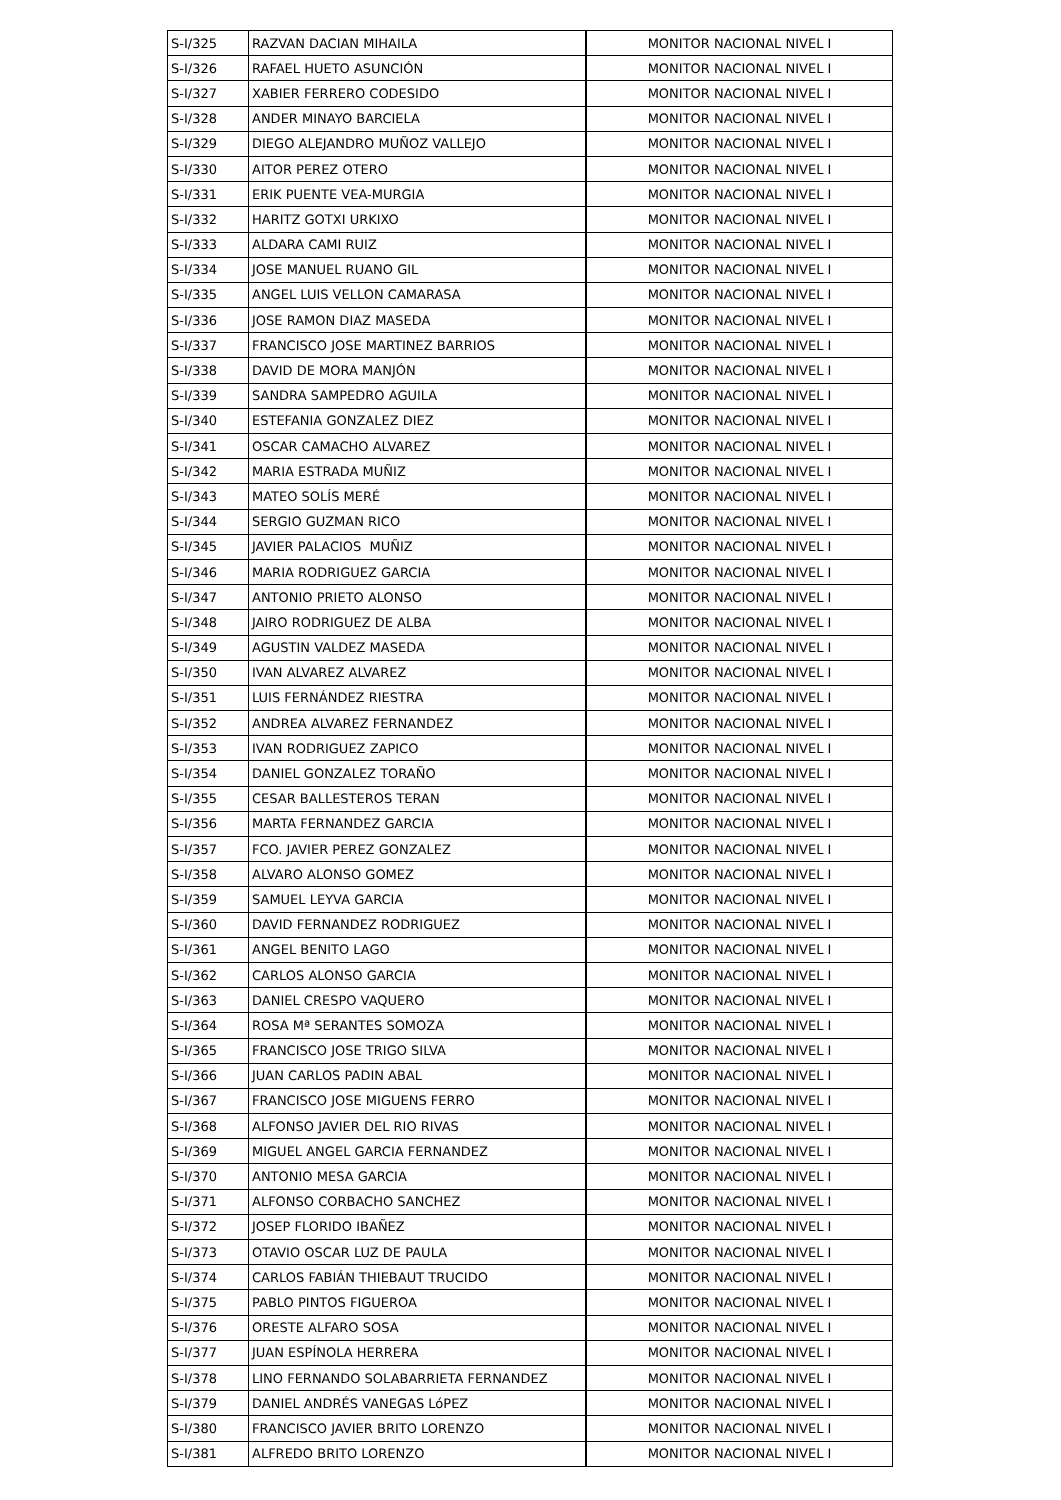| S-I/325 | RAZVAN DACIAN MIHAILA | MONITOR NACIONAL NIVEL I |
| S-I/326 | RAFAEL HUETO ASUNCIÓN | MONITOR NACIONAL NIVEL I |
| S-I/327 | XABIER FERRERO CODESIDO | MONITOR NACIONAL NIVEL I |
| S-I/328 | ANDER MINAYO BARCIELA | MONITOR NACIONAL NIVEL I |
| S-I/329 | DIEGO ALEJANDRO MUÑOZ VALLEJO | MONITOR NACIONAL NIVEL I |
| S-I/330 | AITOR PEREZ OTERO | MONITOR NACIONAL NIVEL I |
| S-I/331 | ERIK PUENTE VEA-MURGIA | MONITOR NACIONAL NIVEL I |
| S-I/332 | HARITZ GOTXI URKIXO | MONITOR NACIONAL NIVEL I |
| S-I/333 | ALDARA CAMI RUIZ | MONITOR NACIONAL NIVEL I |
| S-I/334 | JOSE MANUEL RUANO GIL | MONITOR NACIONAL NIVEL I |
| S-I/335 | ANGEL LUIS VELLON CAMARASA | MONITOR NACIONAL NIVEL I |
| S-I/336 | JOSE RAMON DIAZ MASEDA | MONITOR NACIONAL NIVEL I |
| S-I/337 | FRANCISCO JOSE MARTINEZ BARRIOS | MONITOR NACIONAL NIVEL I |
| S-I/338 | DAVID DE MORA MANJÓN | MONITOR NACIONAL NIVEL I |
| S-I/339 | SANDRA SAMPEDRO AGUILA | MONITOR NACIONAL NIVEL I |
| S-I/340 | ESTEFANIA GONZALEZ DIEZ | MONITOR NACIONAL NIVEL I |
| S-I/341 | OSCAR CAMACHO ALVAREZ | MONITOR NACIONAL NIVEL I |
| S-I/342 | MARIA ESTRADA MUÑIZ | MONITOR NACIONAL NIVEL I |
| S-I/343 | MATEO SOLÍS MERÉ | MONITOR NACIONAL NIVEL I |
| S-I/344 | SERGIO GUZMAN RICO | MONITOR NACIONAL NIVEL I |
| S-I/345 | JAVIER PALACIOS MUÑIZ | MONITOR NACIONAL NIVEL I |
| S-I/346 | MARIA RODRIGUEZ GARCIA | MONITOR NACIONAL NIVEL I |
| S-I/347 | ANTONIO PRIETO ALONSO | MONITOR NACIONAL NIVEL I |
| S-I/348 | JAIRO RODRIGUEZ DE ALBA | MONITOR NACIONAL NIVEL I |
| S-I/349 | AGUSTIN VALDEZ MASEDA | MONITOR NACIONAL NIVEL I |
| S-I/350 | IVAN ALVAREZ ALVAREZ | MONITOR NACIONAL NIVEL I |
| S-I/351 | LUIS FERNÁNDEZ RIESTRA | MONITOR NACIONAL NIVEL I |
| S-I/352 | ANDREA ALVAREZ FERNANDEZ | MONITOR NACIONAL NIVEL I |
| S-I/353 | IVAN RODRIGUEZ ZAPICO | MONITOR NACIONAL NIVEL I |
| S-I/354 | DANIEL GONZALEZ TORAÑO | MONITOR NACIONAL NIVEL I |
| S-I/355 | CESAR BALLESTEROS TERAN | MONITOR NACIONAL NIVEL I |
| S-I/356 | MARTA FERNANDEZ GARCIA | MONITOR NACIONAL NIVEL I |
| S-I/357 | FCO. JAVIER PEREZ GONZALEZ | MONITOR NACIONAL NIVEL I |
| S-I/358 | ALVARO ALONSO GOMEZ | MONITOR NACIONAL NIVEL I |
| S-I/359 | SAMUEL LEYVA GARCIA | MONITOR NACIONAL NIVEL I |
| S-I/360 | DAVID FERNANDEZ RODRIGUEZ | MONITOR NACIONAL NIVEL I |
| S-I/361 | ANGEL BENITO LAGO | MONITOR NACIONAL NIVEL I |
| S-I/362 | CARLOS ALONSO GARCIA | MONITOR NACIONAL NIVEL I |
| S-I/363 | DANIEL CRESPO VAQUERO | MONITOR NACIONAL NIVEL I |
| S-I/364 | ROSA Mª SERANTES SOMOZA | MONITOR NACIONAL NIVEL I |
| S-I/365 | FRANCISCO JOSE TRIGO SILVA | MONITOR NACIONAL NIVEL I |
| S-I/366 | JUAN CARLOS PADIN ABAL | MONITOR NACIONAL NIVEL I |
| S-I/367 | FRANCISCO JOSE MIGUENS FERRO | MONITOR NACIONAL NIVEL I |
| S-I/368 | ALFONSO JAVIER DEL RIO RIVAS | MONITOR NACIONAL NIVEL I |
| S-I/369 | MIGUEL ANGEL GARCIA FERNANDEZ | MONITOR NACIONAL NIVEL I |
| S-I/370 | ANTONIO MESA GARCIA | MONITOR NACIONAL NIVEL I |
| S-I/371 | ALFONSO CORBACHO SANCHEZ | MONITOR NACIONAL NIVEL I |
| S-I/372 | JOSEP FLORIDO IBAÑEZ | MONITOR NACIONAL NIVEL I |
| S-I/373 | OTAVIO OSCAR LUZ DE PAULA | MONITOR NACIONAL NIVEL I |
| S-I/374 | CARLOS FABIÁN THIEBAUT TRUCIDO | MONITOR NACIONAL NIVEL I |
| S-I/375 | PABLO PINTOS FIGUEROA | MONITOR NACIONAL NIVEL I |
| S-I/376 | ORESTE ALFARO SOSA | MONITOR NACIONAL NIVEL I |
| S-I/377 | JUAN ESPÍNOLA HERRERA | MONITOR NACIONAL NIVEL I |
| S-I/378 | LINO FERNANDO SOLABARRIETA FERNANDEZ | MONITOR NACIONAL NIVEL I |
| S-I/379 | DANIEL ANDRÉS VANEGAS LóPEZ | MONITOR NACIONAL NIVEL I |
| S-I/380 | FRANCISCO JAVIER BRITO LORENZO | MONITOR NACIONAL NIVEL I |
| S-I/381 | ALFREDO BRITO LORENZO | MONITOR NACIONAL NIVEL I |